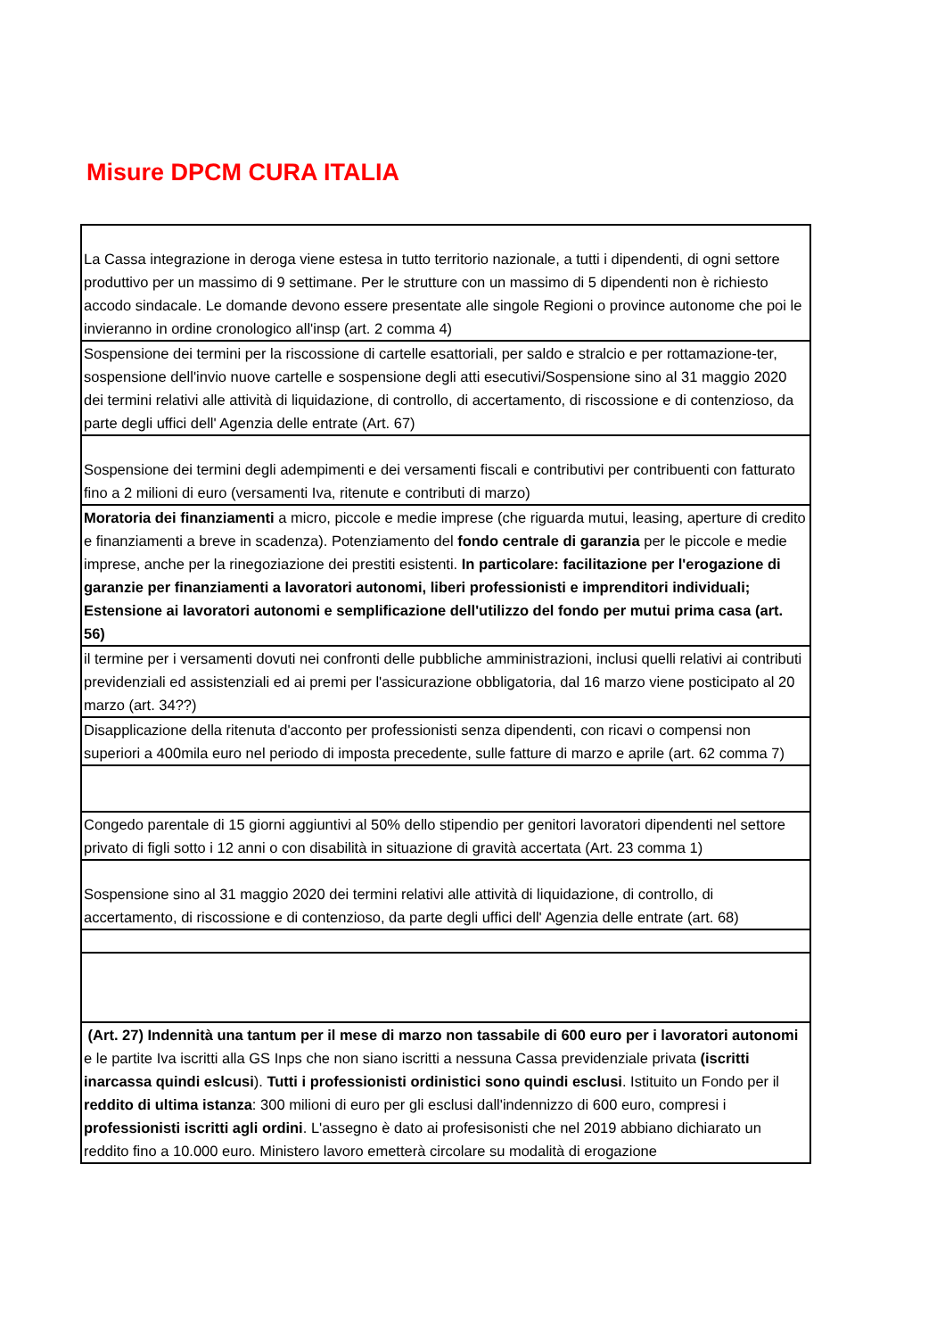Misure DPCM CURA ITALIA
| La Cassa integrazione in deroga viene estesa in tutto territorio nazionale, a tutti i dipendenti, di ogni settore produttivo per un massimo di 9 settimane. Per le strutture con un massimo di 5 dipendenti non è richiesto accodo sindacale. Le domande devono essere presentate alle singole Regioni o province autonome che poi le invieranno in ordine cronologico all'insp (art. 2 comma 4) |
| Sospensione dei termini per la riscossione di cartelle esattoriali, per saldo e stralcio e per rottamazione-ter, sospensione dell'invio nuove cartelle e sospensione degli atti esecutivi/Sospensione sino al 31 maggio 2020 dei termini relativi alle attività di liquidazione, di controllo, di accertamento, di riscossione e di contenzioso, da parte degli uffici dell' Agenzia delle entrate (Art. 67) |
| Sospensione dei termini degli adempimenti e dei versamenti fiscali e contributivi per contribuenti con fatturato fino a 2 milioni di euro (versamenti Iva, ritenute e contributi di marzo) |
| Moratoria dei finanziamenti a micro, piccole e medie imprese (che riguarda mutui, leasing, aperture di credito e finanziamenti a breve in scadenza). Potenziamento del fondo centrale di garanzia per le piccole e medie imprese, anche per la rinegoziazione dei prestiti esistenti. In particolare: facilitazione per l'erogazione di garanzie per finanziamenti a lavoratori autonomi, liberi professionisti e imprenditori individuali; Estensione ai lavoratori autonomi e semplificazione dell'utilizzo del fondo per mutui prima casa (art. 56) |
| il termine per i versamenti dovuti nei confronti delle pubbliche amministrazioni, inclusi quelli relativi ai contributi previdenziali ed assistenziali ed ai premi per l'assicurazione obbligatoria, dal 16 marzo viene posticipato al 20 marzo (art. 34??) |
| Disapplicazione della ritenuta d'acconto per professionisti senza dipendenti, con ricavi o compensi non superiori a 400mila euro nel periodo di imposta precedente, sulle fatture di marzo e aprile (art. 62 comma 7) |
| Congedo parentale di 15 giorni aggiuntivi al 50% dello stipendio per genitori lavoratori dipendenti nel settore privato di figli sotto i 12 anni o con disabilità in situazione di gravità accertata (Art. 23 comma 1) |
| Sospensione sino al 31 maggio 2020 dei termini relativi alle attività di liquidazione, di controllo, di accertamento, di riscossione e di contenzioso, da parte degli uffici dell' Agenzia delle entrate (art. 68) |
| (Art. 27) Indennità una tantum per il mese di marzo non tassabile di 600 euro per i lavoratori autonomi e le partite Iva iscritti alla GS Inps che non siano iscritti a nessuna Cassa previdenziale privata (iscritti inarcassa quindi eslcusi ). Tutti i professionisti ordinistici sono quindi esclusi . Istituito un Fondo per il reddito di ultima istanza : 300 milioni di euro per gli esclusi dall'indennizzo di 600 euro, compresi i professionisti iscritti agli ordini . L'assegno è dato ai profesisonisti che nel 2019 abbiano dichiarato un reddito fino a 10.000 euro. Ministero lavoro emetterà circolare su modalità di erogazione |